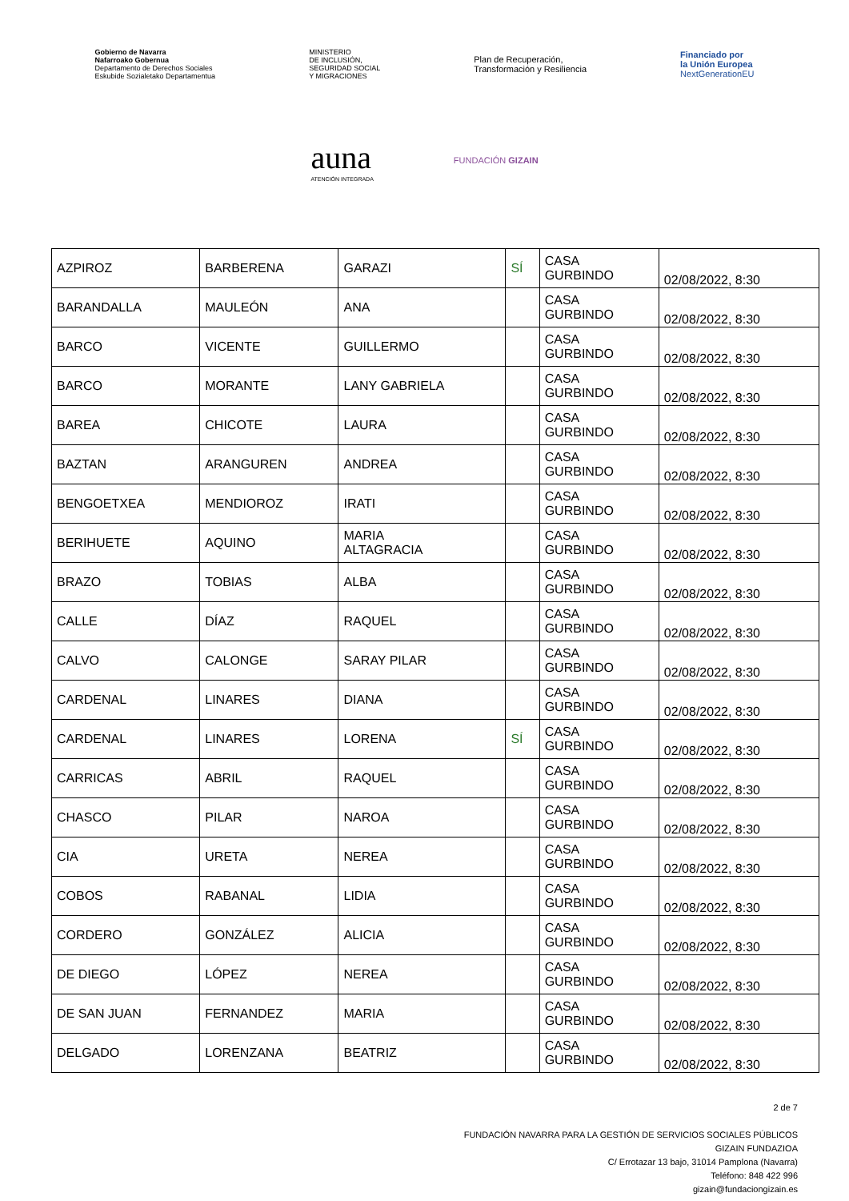Gobierno de Navarra
Nafarroako Gobernua
Departamento de Derechos Sociales
Eskubide Sozialetako Departamentua
MINISTERIO
DE INCLUSIÓN,
SEGURIDAD SOCIAL
Y MIGRACIONES
Plan de Recuperación,
Transformación y Resiliencia
Financiado por
la Unión Europea
NextGenerationEU
auna
ATENCIÓN INTEGRADA
FUNDACIÓN GIZAIN
| AZPIROZ | BARBERENA | GARAZI | SÍ | CASA GURBINDO | 02/08/2022, 8:30 |
| BARANDALLA | MAULEÓN | ANA | | CASA GURBINDO | 02/08/2022, 8:30 |
| BARCO | VICENTE | GUILLERMO | | CASA GURBINDO | 02/08/2022, 8:30 |
| BARCO | MORANTE | LANY GABRIELA | | CASA GURBINDO | 02/08/2022, 8:30 |
| BAREA | CHICOTE | LAURA | | CASA GURBINDO | 02/08/2022, 8:30 |
| BAZTAN | ARANGUREN | ANDREA | | CASA GURBINDO | 02/08/2022, 8:30 |
| BENGOETXEA | MENDIOROZ | IRATI | | CASA GURBINDO | 02/08/2022, 8:30 |
| BERIHUETE | AQUINO | MARIA ALTAGRACIA | | CASA GURBINDO | 02/08/2022, 8:30 |
| BRAZO | TOBIAS | ALBA | | CASA GURBINDO | 02/08/2022, 8:30 |
| CALLE | DÍAZ | RAQUEL | | CASA GURBINDO | 02/08/2022, 8:30 |
| CALVO | CALONGE | SARAY PILAR | | CASA GURBINDO | 02/08/2022, 8:30 |
| CARDENAL | LINARES | DIANA | | CASA GURBINDO | 02/08/2022, 8:30 |
| CARDENAL | LINARES | LORENA | SÍ | CASA GURBINDO | 02/08/2022, 8:30 |
| CARRICAS | ABRIL | RAQUEL | | CASA GURBINDO | 02/08/2022, 8:30 |
| CHASCO | PILAR | NAROA | | CASA GURBINDO | 02/08/2022, 8:30 |
| CIA | URETA | NEREA | | CASA GURBINDO | 02/08/2022, 8:30 |
| COBOS | RABANAL | LIDIA | | CASA GURBINDO | 02/08/2022, 8:30 |
| CORDERO | GONZÁLEZ | ALICIA | | CASA GURBINDO | 02/08/2022, 8:30 |
| DE DIEGO | LÓPEZ | NEREA | | CASA GURBINDO | 02/08/2022, 8:30 |
| DE SAN JUAN | FERNANDEZ | MARIA | | CASA GURBINDO | 02/08/2022, 8:30 |
| DELGADO | LORENZANA | BEATRIZ | | CASA GURBINDO | 02/08/2022, 8:30 |
2 de 7
FUNDACIÓN NAVARRA PARA LA GESTIÓN DE SERVICIOS SOCIALES PÚBLICOS
GIZAIN FUNDAZIOA
C/ Errotazar 13 bajo, 31014 Pamplona (Navarra)
Teléfono: 848 422 996
gizain@fundaciongizain.es